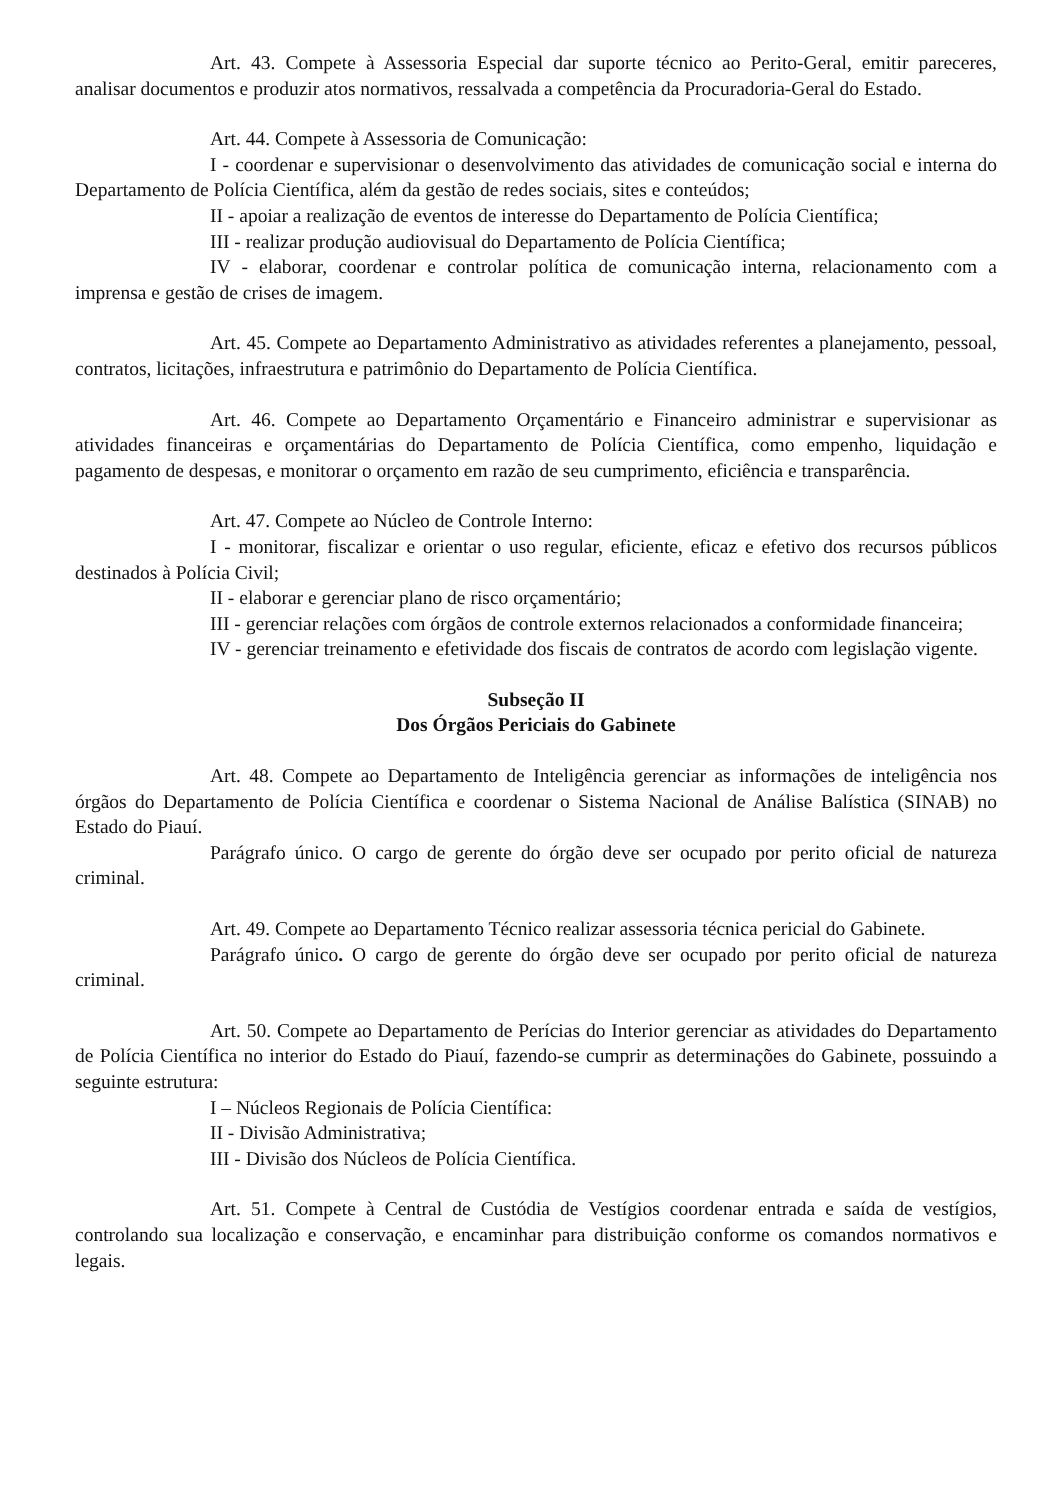Art. 43. Compete à Assessoria Especial dar suporte técnico ao Perito-Geral, emitir pareceres, analisar documentos e produzir atos normativos, ressalvada a competência da Procuradoria-Geral do Estado.
Art. 44. Compete à Assessoria de Comunicação:
I - coordenar e supervisionar o desenvolvimento das atividades de comunicação social e interna do Departamento de Polícia Científica, além da gestão de redes sociais, sites e conteúdos;
II - apoiar a realização de eventos de interesse do Departamento de Polícia Científica;
III - realizar produção audiovisual do Departamento de Polícia Científica;
IV - elaborar, coordenar e controlar política de comunicação interna, relacionamento com a imprensa e gestão de crises de imagem.
Art. 45. Compete ao Departamento Administrativo as atividades referentes a planejamento, pessoal, contratos, licitações, infraestrutura e patrimônio do Departamento de Polícia Científica.
Art. 46. Compete ao Departamento Orçamentário e Financeiro administrar e supervisionar as atividades financeiras e orçamentárias do Departamento de Polícia Científica, como empenho, liquidação e pagamento de despesas, e monitorar o orçamento em razão de seu cumprimento, eficiência e transparência.
Art. 47. Compete ao Núcleo de Controle Interno:
I - monitorar, fiscalizar e orientar o uso regular, eficiente, eficaz e efetivo dos recursos públicos destinados à Polícia Civil;
II - elaborar e gerenciar plano de risco orçamentário;
III - gerenciar relações com órgãos de controle externos relacionados a conformidade financeira;
IV - gerenciar treinamento e efetividade dos fiscais de contratos de acordo com legislação vigente.
Subseção II
Dos Órgãos Periciais do Gabinete
Art. 48. Compete ao Departamento de Inteligência gerenciar as informações de inteligência nos órgãos do Departamento de Polícia Científica e coordenar o Sistema Nacional de Análise Balística (SINAB) no Estado do Piauí.
Parágrafo único. O cargo de gerente do órgão deve ser ocupado por perito oficial de natureza criminal.
Art. 49. Compete ao Departamento Técnico realizar assessoria técnica pericial do Gabinete.
Parágrafo único. O cargo de gerente do órgão deve ser ocupado por perito oficial de natureza criminal.
Art. 50. Compete ao Departamento de Perícias do Interior gerenciar as atividades do Departamento de Polícia Científica no interior do Estado do Piauí, fazendo-se cumprir as determinações do Gabinete, possuindo a seguinte estrutura:
I – Núcleos Regionais de Polícia Científica:
II - Divisão Administrativa;
III - Divisão dos Núcleos de Polícia Científica.
Art. 51. Compete à Central de Custódia de Vestígios coordenar entrada e saída de vestígios, controlando sua localização e conservação, e encaminhar para distribuição conforme os comandos normativos e legais.